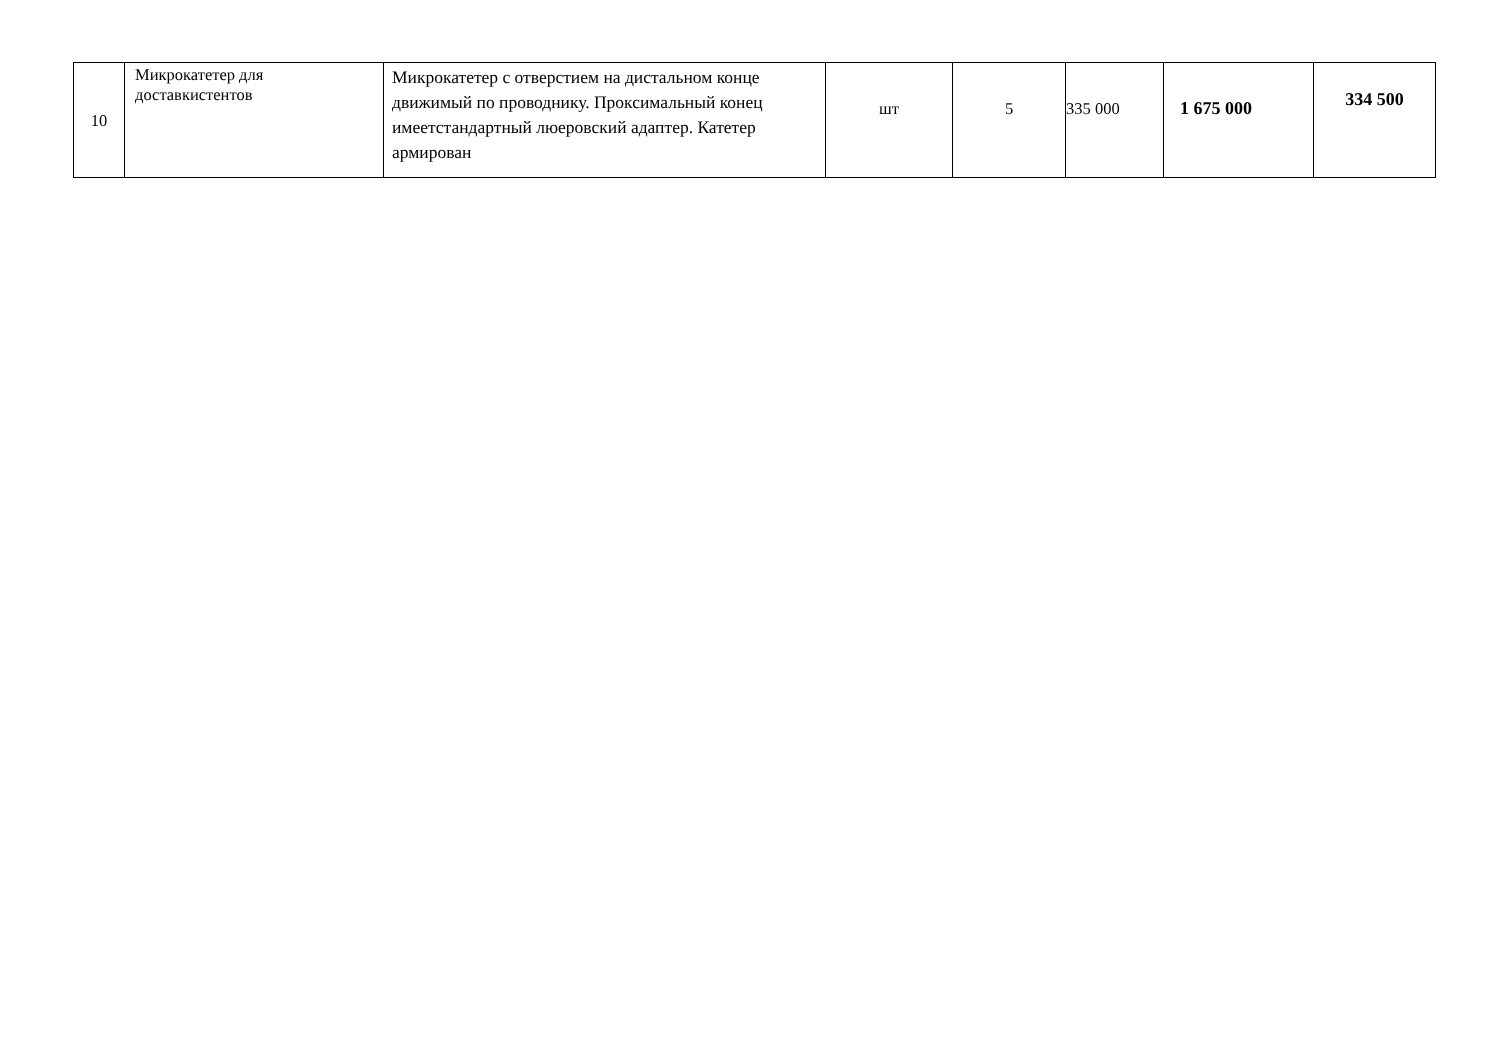| 10 | Микрокатетер для доставкистентов | Микрокатетер с отверстием на дистальном конце движимый по проводнику. Проксимальный конец имеетстандартный люеровский адаптер. Катетер армирован | шт | 5 | 335 000 | 1 675 000 | 334 500 |